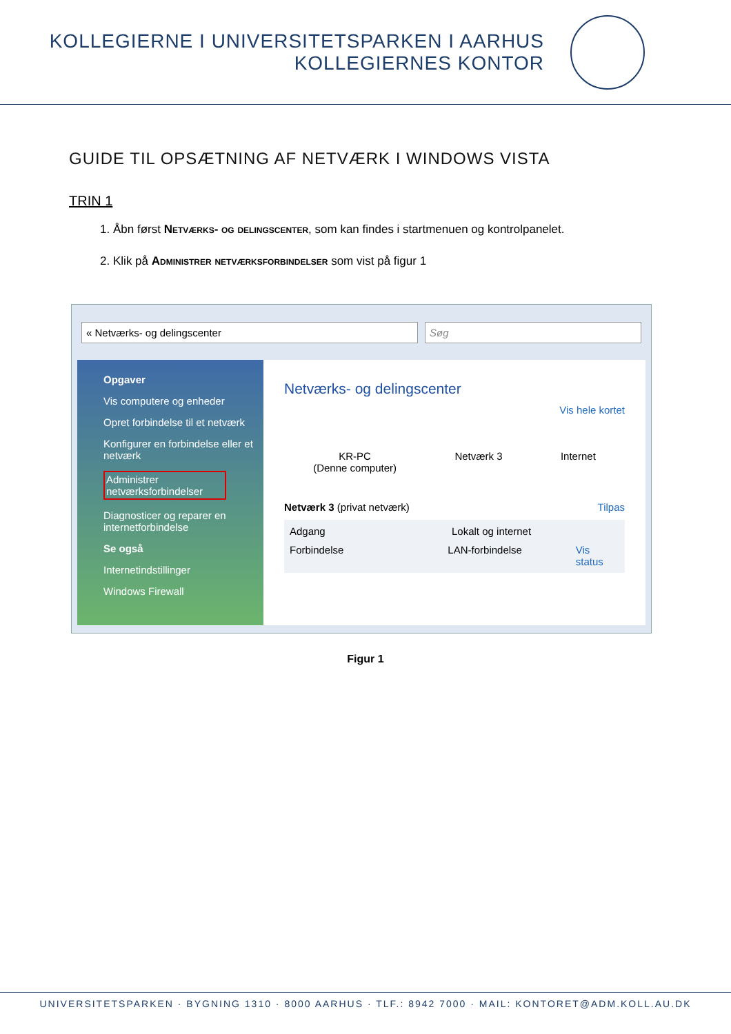KOLLEGIERNE I UNIVERSITETSPARKEN I AARHUS
KOLLEGIERNES KONTOR
GUIDE TIL OPSÆTNING AF NETVÆRK I WINDOWS VISTA
TRIN 1
1. Åbn først Netværks- og delingscenter, som kan findes i startmenuen og kontrolpanelet.
2. Klik på Administrer netværksforbindelser som vist på figur 1
« Netværks- og delingscenter Søg
Opgaver
Vis computere og enheder
Opret forbindelse til et netværk
Konfigurer en forbindelse eller et netværk
Administrer netværksforbindelser
Diagnosticer og reparer en internetforbindelse
Se også
Internetindstillinger
Windows Firewall
Netværks- og delingscenter
Vis hele kortet
KR-PC
(Denne computer)
Netværk 3 Internet
Netværk 3 (privat netværk) Tilpas
Adgang Lokalt og internet
Forbindelse LAN-forbindelse Vis status
Figur 1
UNIVERSITETSPARKEN · BYGNING 1310 · 8000 AARHUS · TLF.: 8942 7000 · MAIL: KONTORET@ADM.KOLL.AU.DK